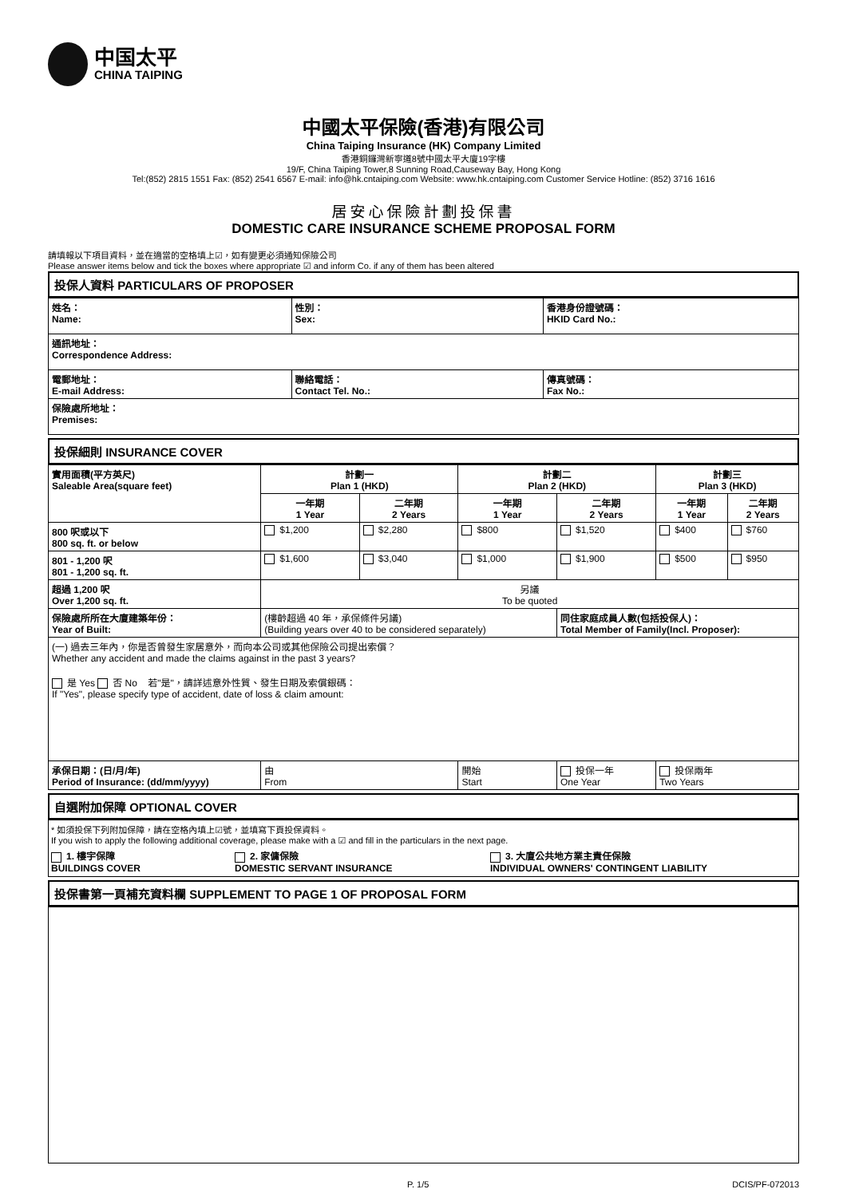中国太平
CHINA TAIPING
中國太平保險(香港)有限公司
China Taiping Insurance (HK) Company Limited
香港銅鑼灣新寧道8號中國太平大廈19字樓
19/F, China Taiping Tower,8 Sunning Road,Causeway Bay, Hong Kong
Tel:(852) 2815 1551 Fax: (852) 2541 6567 E-mail: info@hk.cntaiping.com Website: www.hk.cntaiping.com Customer Service Hotline: (852) 3716 1616
居安心保險計劃投保書
DOMESTIC CARE INSURANCE SCHEME PROPOSAL FORM
請填報以下項目資料，並在適當的空格填上☑，如有變更必須通知保險公司
Please answer items below and tick the boxes where appropriate ☑ and inform Co. if any of them has been altered
投保人資料 PARTICULARS OF PROPOSER
| 姓名： Name: | 性別： Sex: | 香港身份證號碼： HKID Card No.: | |
| 通訊地址： Correspondence Address: | | | |
| 電郵地址： E-mail Address: | 聯絡電話： Contact Tel. No.: | | 傳真號碼： Fax No.: |
| 保險處所地址： Premises: | | | |
投保細則 INSURANCE COVER
| 實用面積(平方英尺) Saleable Area(square feet) | 計劃一 Plan 1 (HKD) | | 計劃二 Plan 2 (HKD) | | 計劃三 Plan 3 (HKD) | |
| --- | --- | --- | --- | --- | --- | --- |
| | 一年期 1 Year | 二年期 2 Years | 一年期 1 Year | 二年期 2 Years | 一年期 1 Year | 二年期 2 Years |
| 800 呎或以下 800 sq. ft. or below | $1,200 | $2,280 | $800 | $1,520 | $400 | $760 |
| 801 - 1,200 呎 801 - 1,200 sq. ft. | $1,600 | $3,040 | $1,000 | $1,900 | $500 | $950 |
| 超過 1,200 呎 Over 1,200 sq. ft. | 另議 To be quoted | | | | | |
| 保險處所所在大廈建築年份： Year of Built: | (樓齡超過 40 年，承保條件另議) (Building years over 40 to be considered separately) | | | 同住家庭成員人數(包括投保人)： Total Member of Family(Incl. Proposer): | | |
| (一) 過去三年內，你是否曾發生家居意外，而向本公司或其他保險公司提出索償？ Whether any accident and made the claims against in the past 3 years? 是 Yes 否 No 若"是"，請詳述意外性質、發生日期及索償銀碼： If "Yes", please specify type of accident, date of loss & claim amount: | | | | | | |
| 承保日期：(日/月/年) Period of Insurance: (dd/mm/yyyy) | 由 From | | 開始 Start | 投保一年 One Year | 投保兩年 Two Years | |
自選附加保障 OPTIONAL COVER
* 如須投保下列附加保障，請在空格內填上☑號，並填寫下頁投保資料。
If you wish to apply the following additional coverage, please make with a ☑ and fill in the particulars in the next page.
1. 樓宇保障
BUILDINGS COVER
2. 家傭保險
DOMESTIC SERVANT INSURANCE
3. 大廈公共地方業主責任保險
INDIVIDUAL OWNERS' CONTINGENT LIABILITY
投保書第一頁補充資料欄 SUPPLEMENT TO PAGE 1 OF PROPOSAL FORM
P. 1/5 DCIS/PF-072013